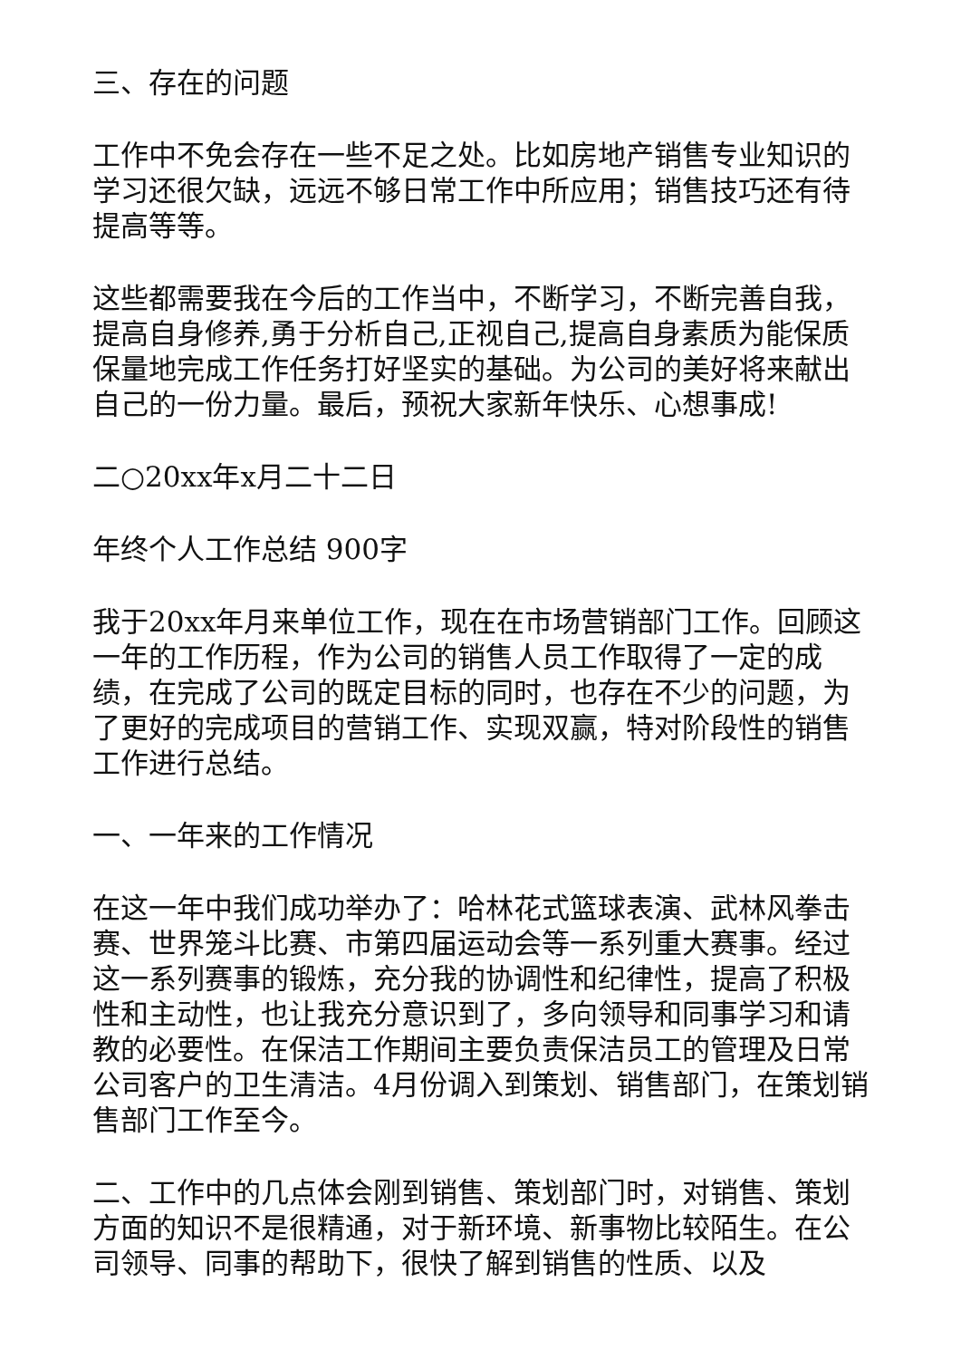三、存在的问题
工作中不免会存在一些不足之处。比如房地产销售专业知识的学习还很欠缺，远远不够日常工作中所应用；销售技巧还有待提高等等。
这些都需要我在今后的工作当中，不断学习，不断完善自我，提高自身修养,勇于分析自己,正视自己,提高自身素质为能保质保量地完成工作任务打好坚实的基础。为公司的美好将来献出自己的一份力量。最后，预祝大家新年快乐、心想事成!
二○20xx年x月二十二日
年终个人工作总结 900字
我于20xx年月来单位工作，现在在市场营销部门工作。回顾这一年的工作历程，作为公司的销售人员工作取得了一定的成绩，在完成了公司的既定目标的同时，也存在不少的问题，为了更好的完成项目的营销工作、实现双赢，特对阶段性的销售工作进行总结。
一、一年来的工作情况
在这一年中我们成功举办了：哈林花式篮球表演、武林风拳击赛、世界笼斗比赛、市第四届运动会等一系列重大赛事。经过这一系列赛事的锻炼，充分我的协调性和纪律性，提高了积极性和主动性，也让我充分意识到了，多向领导和同事学习和请教的必要性。在保洁工作期间主要负责保洁员工的管理及日常公司客户的卫生清洁。4月份调入到策划、销售部门，在策划销售部门工作至今。
二、工作中的几点体会刚到销售、策划部门时，对销售、策划方面的知识不是很精通，对于新环境、新事物比较陌生。在公司领导、同事的帮助下，很快了解到销售的性质、以及